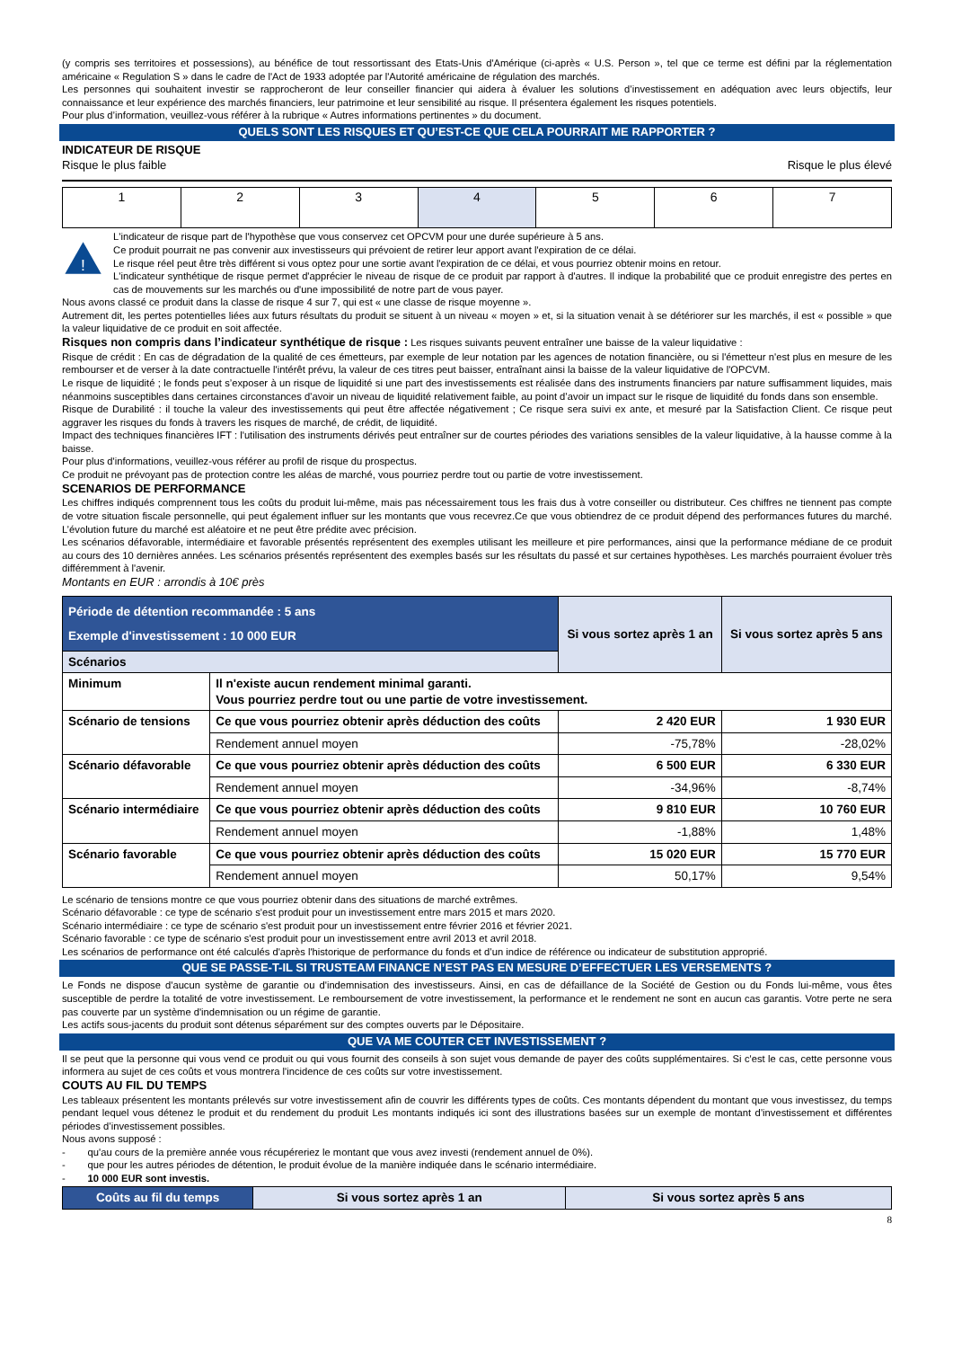(y compris ses territoires et possessions), au bénéfice de tout ressortissant des Etats-Unis d'Amérique (ci-après « U.S. Person », tel que ce terme est défini par la réglementation américaine « Regulation S » dans le cadre de l'Act de 1933 adoptée par l'Autorité américaine de régulation des marchés.
Les personnes qui souhaitent investir se rapprocheront de leur conseiller financier qui aidera à évaluer les solutions d’investissement en adéquation avec leurs objectifs, leur connaissance et leur expérience des marchés financiers, leur patrimoine et leur sensibilité au risque. Il présentera également les risques potentiels.
Pour plus d’information, veuillez-vous référer à la rubrique « Autres informations pertinentes » du document.
QUELS SONT LES RISQUES ET QU’EST-CE QUE CELA POURRAIT ME RAPPORTER ?
INDICATEUR DE RISQUE
Risque le plus faible Risque le plus élevé
| 1 | 2 | 3 | 4 | 5 | 6 | 7 |
!
L'indicateur de risque part de l'hypothèse que vous conservez cet OPCVM pour une durée supérieure à 5 ans.
Ce produit pourrait ne pas convenir aux investisseurs qui prévoient de retirer leur apport avant l'expiration de ce délai.
Le risque réel peut être très différent si vous optez pour une sortie avant l'expiration de ce délai, et vous pourriez obtenir moins en retour.
L'indicateur synthétique de risque permet d'apprécier le niveau de risque de ce produit par rapport à d'autres. Il indique la probabilité que ce produit enregistre des pertes en cas de mouvements sur les marchés ou d'une impossibilité de notre part de vous payer.
Nous avons classé ce produit dans la classe de risque 4 sur 7, qui est « une classe de risque moyenne ».
Autrement dit, les pertes potentielles liées aux futurs résultats du produit se situent à un niveau « moyen » et, si la situation venait à se détériorer sur les marchés, il est « possible » que la valeur liquidative de ce produit en soit affectée.
Risques non compris dans l’indicateur synthétique de risque : Les risques suivants peuvent entraîner une baisse de la valeur liquidative :
Risque de crédit : En cas de dégradation de la qualité de ces émetteurs, par exemple de leur notation par les agences de notation financière, ou si l'émetteur n'est plus en mesure de les rembourser et de verser à la date contractuelle l'intérêt prévu, la valeur de ces titres peut baisser, entraînant ainsi la baisse de la valeur liquidative de l'OPCVM.
Le risque de liquidité ; le fonds peut s’exposer à un risque de liquidité si une part des investissements est réalisée dans des instruments financiers par nature suffisamment liquides, mais néanmoins susceptibles dans certaines circonstances d’avoir un niveau de liquidité relativement faible, au point d’avoir un impact sur le risque de liquidité du fonds dans son ensemble.
Risque de Durabilité : il touche la valeur des investissements qui peut être affectée négativement ; Ce risque sera suivi ex ante, et mesuré par la Satisfaction Client. Ce risque peut aggraver les risques du fonds à travers les risques de marché, de crédit, de liquidité.
Impact des techniques financières IFT : l'utilisation des instruments dérivés peut entraîner sur de courtes périodes des variations sensibles de la valeur liquidative, à la hausse comme à la baisse.
Pour plus d'informations, veuillez-vous référer au profil de risque du prospectus.
Ce produit ne prévoyant pas de protection contre les aléas de marché, vous pourriez perdre tout ou partie de votre investissement.
SCENARIOS DE PERFORMANCE
Les chiffres indiqués comprennent tous les coûts du produit lui-même, mais pas nécessairement tous les frais dus à votre conseiller ou distributeur. Ces chiffres ne tiennent pas compte de votre situation fiscale personnelle, qui peut également influer sur les montants que vous recevrez.Ce que vous obtiendrez de ce produit dépend des performances futures du marché. L’évolution future du marché est aléatoire et ne peut être prédite avec précision.
Les scénarios défavorable, intermédiaire et favorable présentés représentent des exemples utilisant les meilleure et pire performances, ainsi que la performance médiane de ce produit au cours des 10 dernières années. Les scénarios présentés représentent des exemples basés sur les résultats du passé et sur certaines hypothèses. Les marchés pourraient évoluer très différemment à l'avenir.
Montants en EUR : arrondis à 10€ près
| Période de détention recommandée : 5 ans Exemple d'investissement : 10 000 EUR | | Si vous sortez après 1 an | Si vous sortez après 5 ans |
| --- | --- | --- | --- |
| Scénarios | | | |
| Minimum | Il n'existe aucun rendement minimal garanti. Vous pourriez perdre tout ou une partie de votre investissement. | | |
| Scénario de tensions | Ce que vous pourriez obtenir après déduction des coûts | 2 420 EUR | 1 930 EUR |
| | Rendement annuel moyen | -75,78% | -28,02% |
| Scénario défavorable | Ce que vous pourriez obtenir après déduction des coûts | 6 500 EUR | 6 330 EUR |
| | Rendement annuel moyen | -34,96% | -8,74% |
| Scénario intermédiaire | Ce que vous pourriez obtenir après déduction des coûts | 9 810 EUR | 10 760 EUR |
| | Rendement annuel moyen | -1,88% | 1,48% |
| Scénario favorable | Ce que vous pourriez obtenir après déduction des coûts | 15 020 EUR | 15 770 EUR |
| | Rendement annuel moyen | 50,17% | 9,54% |
Le scénario de tensions montre ce que vous pourriez obtenir dans des situations de marché extrêmes.
Scénario défavorable : ce type de scénario s'est produit pour un investissement entre mars 2015 et mars 2020.
Scénario intermédiaire : ce type de scénario s'est produit pour un investissement entre février 2016 et février 2021.
Scénario favorable : ce type de scénario s'est produit pour un investissement entre avril 2013 et avril 2018.
Les scénarios de performance ont été calculés d'après l'historique de performance du fonds et d’un indice de référence ou indicateur de substitution approprié.
QUE SE PASSE-T-IL SI TRUSTEAM FINANCE N’EST PAS EN MESURE D’EFFECTUER LES VERSEMENTS ?
Le Fonds ne dispose d'aucun système de garantie ou d'indemnisation des investisseurs. Ainsi, en cas de défaillance de la Société de Gestion ou du Fonds lui-même, vous êtes susceptible de perdre la totalité de votre investissement. Le remboursement de votre investissement, la performance et le rendement ne sont en aucun cas garantis. Votre perte ne sera pas couverte par un système d'indemnisation ou un régime de garantie.
Les actifs sous-jacents du produit sont détenus séparément sur des comptes ouverts par le Dépositaire.
QUE VA ME COUTER CET INVESTISSEMENT ?
Il se peut que la personne qui vous vend ce produit ou qui vous fournit des conseils à son sujet vous demande de payer des coûts supplémentaires. Si c'est le cas, cette personne vous informera au sujet de ces coûts et vous montrera l'incidence de ces coûts sur votre investissement.
COUTS AU FIL DU TEMPS
Les tableaux présentent les montants prélevés sur votre investissement afin de couvrir les différents types de coûts. Ces montants dépendent du montant que vous investissez, du temps pendant lequel vous détenez le produit et du rendement du produit Les montants indiqués ici sont des illustrations basées sur un exemple de montant d’investissement et différentes périodes d’investissement possibles.
Nous avons supposé :
- qu'au cours de la première année vous récupéreriez le montant que vous avez investi (rendement annuel de 0%).
- que pour les autres périodes de détention, le produit évolue de la manière indiquée dans le scénario intermédiaire.
- 10 000 EUR sont investis.
| Coûts au fil du temps | Si vous sortez après 1 an | Si vous sortez après 5 ans |
| --- | --- | --- |
8